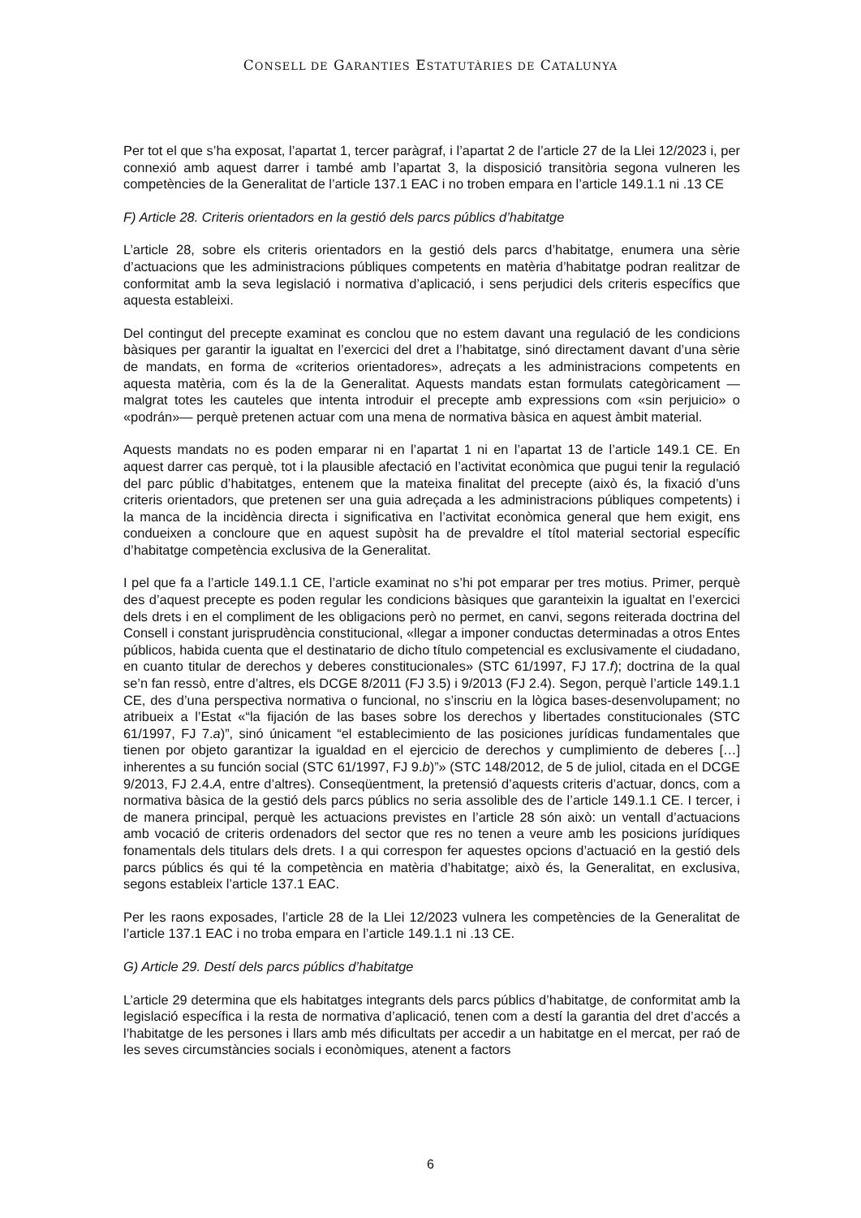CONSELL DE GARANTIES ESTATUTÀRIES DE CATALUNYA
Per tot el que s’ha exposat, l’apartat 1, tercer paràgraf, i l’apartat 2 de l’article 27 de la Llei 12/2023 i, per connexió amb aquest darrer i també amb l’apartat 3, la disposició transitòria segona vulneren les competències de la Generalitat de l’article 137.1 EAC i no troben empara en l’article 149.1.1 ni .13 CE
F) Article 28. Criteris orientadors en la gestió dels parcs públics d’habitatge
L’article 28, sobre els criteris orientadors en la gestió dels parcs d’habitatge, enumera una sèrie d’actuacions que les administracions públiques competents en matèria d’habitatge podran realitzar de conformitat amb la seva legislació i normativa d’aplicació, i sens perjudici dels criteris específics que aquesta estableixi.
Del contingut del precepte examinat es conclou que no estem davant una regulació de les condicions bàsiques per garantir la igualtat en l’exercici del dret a l’habitatge, sinó directament davant d’una sèrie de mandats, en forma de «criterios orientadores», adreçats a les administracions competents en aquesta matèria, com és la de la Generalitat. Aquests mandats estan formulats categòricament —malgrat totes les cauteles que intenta introduir el precepte amb expressions com «sin perjuicio» o «podrán»— perquè pretenen actuar com una mena de normativa bàsica en aquest àmbit material.
Aquests mandats no es poden emparar ni en l’apartat 1 ni en l’apartat 13 de l’article 149.1 CE. En aquest darrer cas perquè, tot i la plausible afectació en l’activitat econòmica que pugui tenir la regulació del parc públic d’habitatges, entenem que la mateixa finalitat del precepte (això és, la fixació d’uns criteris orientadors, que pretenen ser una guia adreçada a les administracions públiques competents) i la manca de la incidència directa i significativa en l’activitat econòmica general que hem exigit, ens condueixen a concloure que en aquest supòsit ha de prevaldre el títol material sectorial específic d’habitatge competència exclusiva de la Generalitat.
I pel que fa a l’article 149.1.1 CE, l’article examinat no s’hi pot emparar per tres motius. Primer, perquè des d’aquest precepte es poden regular les condicions bàsiques que garanteixin la igualtat en l’exercici dels drets i en el compliment de les obligacions però no permet, en canvi, segons reiterada doctrina del Consell i constant jurisprudència constitucional, «llegar a imponer conductas determinadas a otros Entes públicos, habida cuenta que el destinatario de dicho título competencial es exclusivamente el ciudadano, en cuanto titular de derechos y deberes constitucionales» (STC 61/1997, FJ 17.f); doctrina de la qual se’n fan ressò, entre d’altres, els DCGE 8/2011 (FJ 3.5) i 9/2013 (FJ 2.4). Segon, perquè l’article 149.1.1 CE, des d’una perspectiva normativa o funcional, no s’inscriu en la lògica bases-desenvolupament; no atribueix a l’Estat «“la fijación de las bases sobre los derechos y libertades constitucionales (STC 61/1997, FJ 7.a)”, sinó únicament “el establecimiento de las posiciones jurídicas fundamentales que tienen por objeto garantizar la igualdad en el ejercicio de derechos y cumplimiento de deberes […] inherentes a su función social (STC 61/1997, FJ 9.b)”» (STC 148/2012, de 5 de juliol, citada en el DCGE 9/2013, FJ 2.4.A, entre d’altres). Conseqüentment, la pretensió d’aquests criteris d’actuar, doncs, com a normativa bàsica de la gestió dels parcs públics no seria assolible des de l’article 149.1.1 CE. I tercer, i de manera principal, perquè les actuacions previstes en l’article 28 són això: un ventall d’actuacions amb vocació de criteris ordenadors del sector que res no tenen a veure amb les posicions jurídiques fonamentals dels titulars dels drets. I a qui correspon fer aquestes opcions d’actuació en la gestió dels parcs públics és qui té la competència en matèria d’habitatge; això és, la Generalitat, en exclusiva, segons estableix l’article 137.1 EAC.
Per les raons exposades, l’article 28 de la Llei 12/2023 vulnera les competències de la Generalitat de l’article 137.1 EAC i no troba empara en l’article 149.1.1 ni .13 CE.
G) Article 29. Destí dels parcs públics d’habitatge
L’article 29 determina que els habitatges integrants dels parcs públics d’habitatge, de conformitat amb la legislació específica i la resta de normativa d’aplicació, tenen com a destí la garantia del dret d’accés a l’habitatge de les persones i llars amb més dificultats per accedir a un habitatge en el mercat, per raó de les seves circumstàncies socials i econòmiques, atenent a factors
6